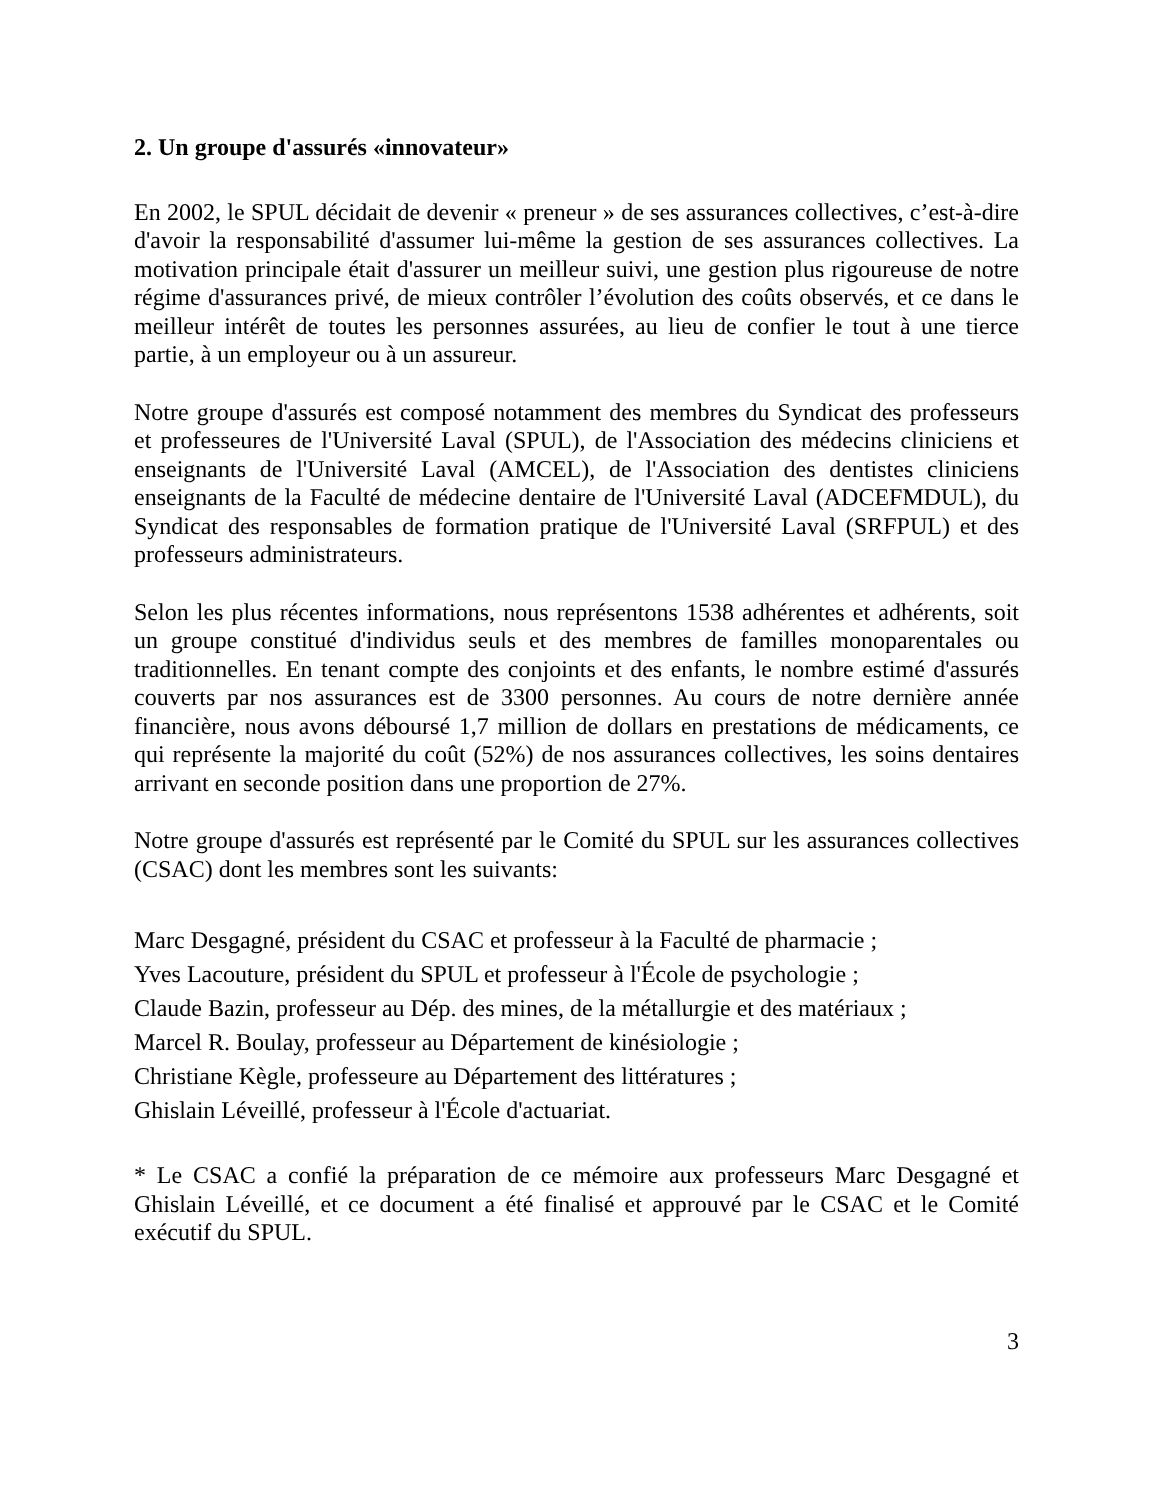2. Un groupe d'assurés «innovateur»
En 2002, le SPUL décidait de devenir « preneur » de ses assurances collectives, c’est-à-dire d'avoir la responsabilité d'assumer lui-même la gestion de ses assurances collectives. La motivation principale était d'assurer un meilleur suivi, une gestion plus rigoureuse de notre régime d'assurances privé, de mieux contrôler l’évolution des coûts observés, et ce dans le meilleur intérêt de toutes les personnes assurées, au lieu de confier le tout à une tierce partie, à un employeur ou à un assureur.
Notre groupe d'assurés est composé notamment des membres du Syndicat des professeurs et professeures de l'Université Laval (SPUL), de l'Association des médecins cliniciens et enseignants de l'Université Laval (AMCEL), de l'Association des dentistes cliniciens enseignants de la Faculté de médecine dentaire de l'Université Laval (ADCEFMDUL), du Syndicat des responsables de formation pratique de l'Université Laval (SRFPUL) et des professeurs administrateurs.
Selon les plus récentes informations, nous représentons 1538 adhérentes et adhérents, soit un groupe constitué d'individus seuls et des membres de familles monoparentales ou traditionnelles. En tenant compte des conjoints et des enfants, le nombre estimé d'assurés couverts par nos assurances est de 3300 personnes. Au cours de notre dernière année financière, nous avons déboursé 1,7 million de dollars en prestations de médicaments, ce qui représente la majorité du coût (52%) de nos assurances collectives, les soins dentaires arrivant en seconde position dans une proportion de 27%.
Notre groupe d'assurés est représenté par le Comité du SPUL sur les assurances collectives (CSAC) dont les membres sont les suivants:
Marc Desgagné, président du CSAC et professeur à la Faculté de pharmacie ;
Yves Lacouture, président du SPUL et professeur à l'École de psychologie ;
Claude Bazin, professeur au Dép. des mines, de la métallurgie et des matériaux ;
Marcel R. Boulay, professeur au Département de kinésiologie ;
Christiane Kègle, professeure au Département des littératures ;
Ghislain Léveillé, professeur à l'École d'actuariat.
* Le CSAC a confié la préparation de ce mémoire aux professeurs Marc Desgagné et Ghislain Léveillé, et ce document a été finalisé et approuvé par le CSAC et le Comité exécutif du SPUL.
3